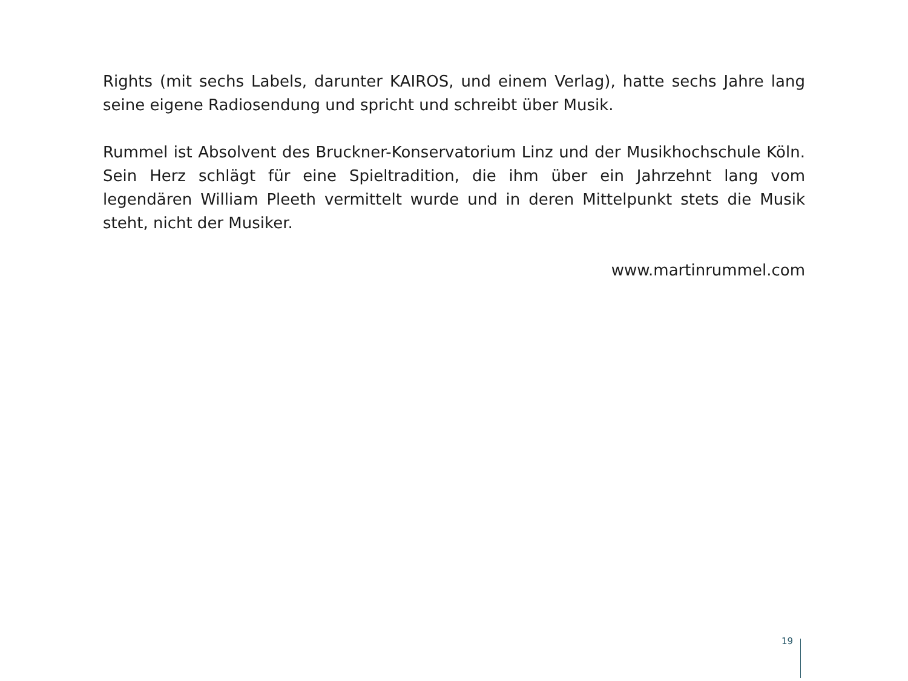Rights (mit sechs Labels, darunter KAIROS, und einem Verlag), hatte sechs Jahre lang seine eigene Radiosendung und spricht und schreibt über Musik.
Rummel ist Absolvent des Bruckner-Konservatorium Linz und der Musikhochschule Köln. Sein Herz schlägt für eine Spieltradition, die ihm über ein Jahrzehnt lang vom legendären William Pleeth vermittelt wurde und in deren Mittelpunkt stets die Musik steht, nicht der Musiker.
www.martinrummel.com
19